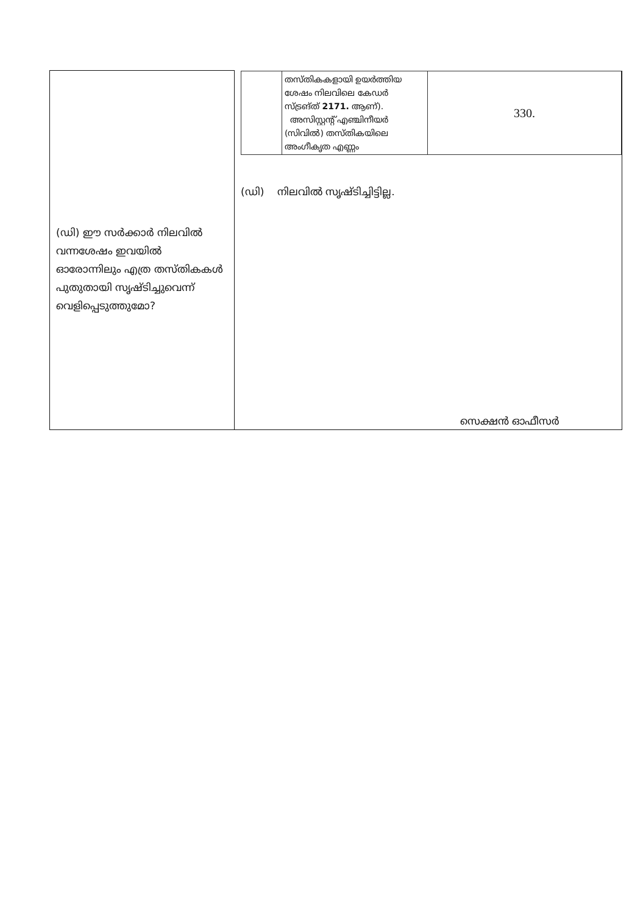| (ഡി) ഈ സർക്കാർ നിലവിൽ വന്നശേഷം ഇവയിൽ ഓരോന്നിലും എത്ര തസ്തികകൾ പുതുതായി സൃഷ്ടിച്ചുവെന്ന് വെളിപ്പെടുത്തുമോ? | / / തസ്തികകളായി ഉയർത്തിയ ശേഷം നിലവിലെ കേഡർ സ്ട്രങ്ത് 2171. ആണ്). അസിസ്റ്റന്റ് എഞ്ചിനീയർ (സിവിൽ) തസ്തികയിലെ അംഗീകൃത എണ്ണം / 330. / (ഡി) നിലവിൽ സൃഷ്ടിച്ചിട്ടില്ല. |
സെക്ഷൻ ഓഫീസർ